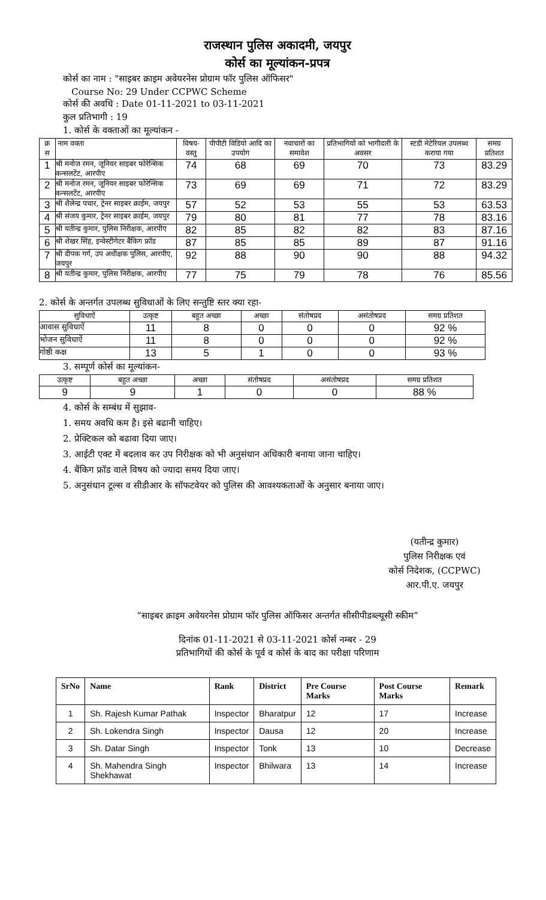राजस्थान पुलिस अकादमी, जयपुर
कोर्स का मूल्यांकन-प्रपत्र
कोर्स का नाम : "साइबर क्राइम अवेयरनेस प्रोग्राम फॉर पुलिस ऑफिसर"
Course No: 29 Under CCPWC Scheme
कोर्स की अवधि : Date 01-11-2021 to 03-11-2021
कुल प्रतिभागी : 19
1. कोर्स के वक्ताओं का मूल्यांकन -
| क्र स | नाम वक्ता | विषय-वस्तु | पीपीटी विडियो आदि का उपयोग | नवाचारों का समावेश | प्रतिभागियों को भागीदारी के अवसर | स्टडी मेटेरियल उपलब्ध कराया गया | समग्र प्रतिशत |
| --- | --- | --- | --- | --- | --- | --- | --- |
| 1 | श्री मनोज रमन, जूनियर साइबर फोरेन्सिक कन्सलटेंट, आरपीए | 74 | 68 | 69 | 70 | 73 | 83.29 |
| 2 | श्री मनोज रमन, जूनियर साइबर फोरेन्सिक कन्सलटेंट, आरपीए | 73 | 69 | 69 | 71 | 72 | 83.29 |
| 3 | श्री शैलेन्द्र पचार, ट्रेनर साइबर क्राईम, जयपुर | 57 | 52 | 53 | 55 | 53 | 63.53 |
| 4 | श्री संजय कुमार, ट्रेनर साइबर क्राईम, जयपुर | 79 | 80 | 81 | 77 | 78 | 83.16 |
| 5 | श्री यतीन्द्र कुमार, पुलिस निरीक्षक, आरपीए | 82 | 85 | 82 | 82 | 83 | 87.16 |
| 6 | श्री शेखर सिंह, इन्वेस्टीगेटर बैंकिग फ्रॉड | 87 | 85 | 85 | 89 | 87 | 91.16 |
| 7 | श्री दीपक गर्ग, उप अधीक्षक पुलिस, आरपीए, जयपुर | 92 | 88 | 90 | 90 | 88 | 94.32 |
| 8 | श्री यतीन्द्र कुमार, पुलिस निरीक्षक, आरपीए | 77 | 75 | 79 | 78 | 76 | 85.56 |
2. कोर्स के अन्तर्गत उपलब्ध सुविधाओं के लिए सन्तुष्टि स्तर क्या रहा-
| सुविधाऐं | उत्कृष्ट | बहुत अच्छा | अच्छा | संतोषप्रद | असंतोषप्रद | समग्र प्रतिशत |
| --- | --- | --- | --- | --- | --- | --- |
| आवास सुविधाऐं | 11 | 8 | 0 | 0 | 0 | 92 % |
| भोजन सुविधाऐं | 11 | 8 | 0 | 0 | 0 | 92 % |
| गोष्ठी कक्ष | 13 | 5 | 1 | 0 | 0 | 93 % |
3. सम्पूर्ण कोर्स का मूल्यांकन-
| उत्कृष्ट | बहुत अच्छा | अच्छा | संतोषप्रद | असंतोषप्रद | समग्र प्रतिशत |
| --- | --- | --- | --- | --- | --- |
| 9 | 9 | 1 | 0 | 0 | 88 % |
4. कोर्स के सम्बंध में सुझाव-
1. समय अवधि कम है। इसे बढानी चाहिए।
2. प्रेक्टिकल को बढावा दिया जाए।
3. आईटी एक्ट में बदलाव कर उप निरीक्षक को भी अनुसंधान अधिकारी बनाया जाना चाहिए।
4. बैंकिग फ्रॉड वाले विषय को ज्यादा समय दिया जाए।
5. अनुसंधान टूल्स व सीडीआर के सॉफटवेयर को पुलिस की आवश्यकताओं के अनुसार बनाया जाए।
(यतीन्द्र कुमार)
पुलिस निरीक्षक एवं
कोर्स निदेशक, (CCPWC)
आर.पी.ए. जयपुर
“साइबर क्राइम अवेयरनेस प्रोग्राम फॉर पुलिस ऑफिसर अन्तर्गत सीसीपीडब्ल्यूसी स्कीम”
दिनांक 01-11-2021 से 03-11-2021 कोर्स नम्बर - 29
प्रतिभागियों की कोर्स के पूर्व व कोर्स के बाद का परीक्षा परिणाम
| SrNo | Name | Rank | District | Pre Course Marks | Post Course Marks | Remark |
| --- | --- | --- | --- | --- | --- | --- |
| 1 | Sh. Rajesh Kumar Pathak | Inspector | Bharatpur | 12 | 17 | Increase |
| 2 | Sh. Lokendra Singh | Inspector | Dausa | 12 | 20 | Increase |
| 3 | Sh. Datar Singh | Inspector | Tonk | 13 | 10 | Decrease |
| 4 | Sh. Mahendra Singh Shekhawat | Inspector | Bhilwara | 13 | 14 | Increase |